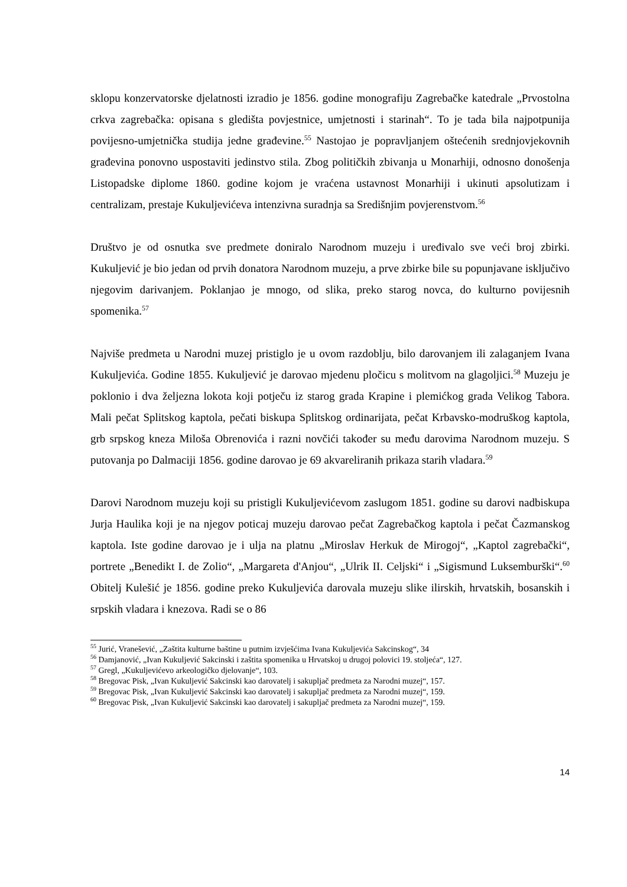sklopu konzervatorske djelatnosti izradio je 1856. godine monografiju Zagrebačke katedrale „Prvostolna crkva zagrebačka: opisana s gledišta povjestnice, umjetnosti i starinah“. To je tada bila najpotpunija povijesno-umjetnička studija jedne građevine.<sup>55</sup> Nastojao je popravljanjem oštećenih srednjovjekovnih građevina ponovno uspostaviti jedinstvo stila. Zbog političkih zbivanja u Monarhiji, odnosno donošenja Listopadske diplome 1860. godine kojom je vraćena ustavnost Monarhiji i ukinuti apsolutizam i centralizam, prestaje Kukuljevićeva intenzivna suradnja sa Središnjim povjerenstvom.<sup>56</sup>
Društvo je od osnutka sve predmete doniralo Narodnom muzeju i uređivalo sve veći broj zbirki. Kukuljević je bio jedan od prvih donatora Narodnom muzeju, a prve zbirke bile su popunjavane isključivo njegovim darivanjem. Poklanjao je mnogo, od slika, preko starog novca, do kulturno povijesnih spomenika.<sup>57</sup>
Najviše predmeta u Narodni muzej pristiglo je u ovom razdoblju, bilo darovanjem ili zalaganjem Ivana Kukuljevića. Godine 1855. Kukuljević je darovao mjedenu pločicu s molitvom na glagoljici.<sup>58</sup> Muzeju je poklonio i dva željezna lokota koji potječu iz starog grada Krapine i plemićkog grada Velikog Tabora. Mali pečat Splitskog kaptola, pečati biskupa Splitskog ordinarijata, pečat Krbavsko-modruškog kaptola, grb srpskog kneza Miloša Obrenovića i razni novčići također su među darovima Narodnom muzeju. S putovanja po Dalmaciji 1856. godine darovao je 69 akvareliranih prikaza starih vladara.<sup>59</sup>
Darovi Narodnom muzeju koji su pristigli Kukuljevićevom zaslugom 1851. godine su darovi nadbiskupa Jurja Haulika koji je na njegov poticaj muzeju darovao pečat Zagrebačkog kaptola i pečat Čazmanskog kaptola. Iste godine darovao je i ulja na platnu „Miroslav Herkuk de Mirogoj“, „Kaptol zagrebački“, portrete „Benedikt I. de Zolio“, „Margareta d'Anjou“, „Ulrik II. Celjski“ i „Sigismund Luksemburški“.<sup>60</sup> Obitelj Kulešić je 1856. godine preko Kukuljevića darovala muzeju slike ilirskih, hrvatskih, bosanskih i srpskih vladara i knezova. Radi se o 86
<sup>55</sup> Jurić, Vranešević, „Zaštita kulturne baštine u putnim izvješćima Ivana Kukuljevića Sakcinskog“, 34
<sup>56</sup> Damjanović, „Ivan Kukuljević Sakcinski i zaštita spomenika u Hrvatskoj u drugoj polovici 19. stoljeća“, 127.
<sup>57</sup> Gregl, „Kukuljevićevo arkeologičko djelovanje“, 103.
<sup>58</sup> Bregovac Pisk, „Ivan Kukuljević Sakcinski kao darovatelj i sakupljač predmeta za Narodni muzej“, 157.
<sup>59</sup> Bregovac Pisk, „Ivan Kukuljević Sakcinski kao darovatelj i sakupljač predmeta za Narodni muzej“, 159.
<sup>60</sup> Bregovac Pisk, „Ivan Kukuljević Sakcinski kao darovatelj i sakupljač predmeta za Narodni muzej“, 159.
14